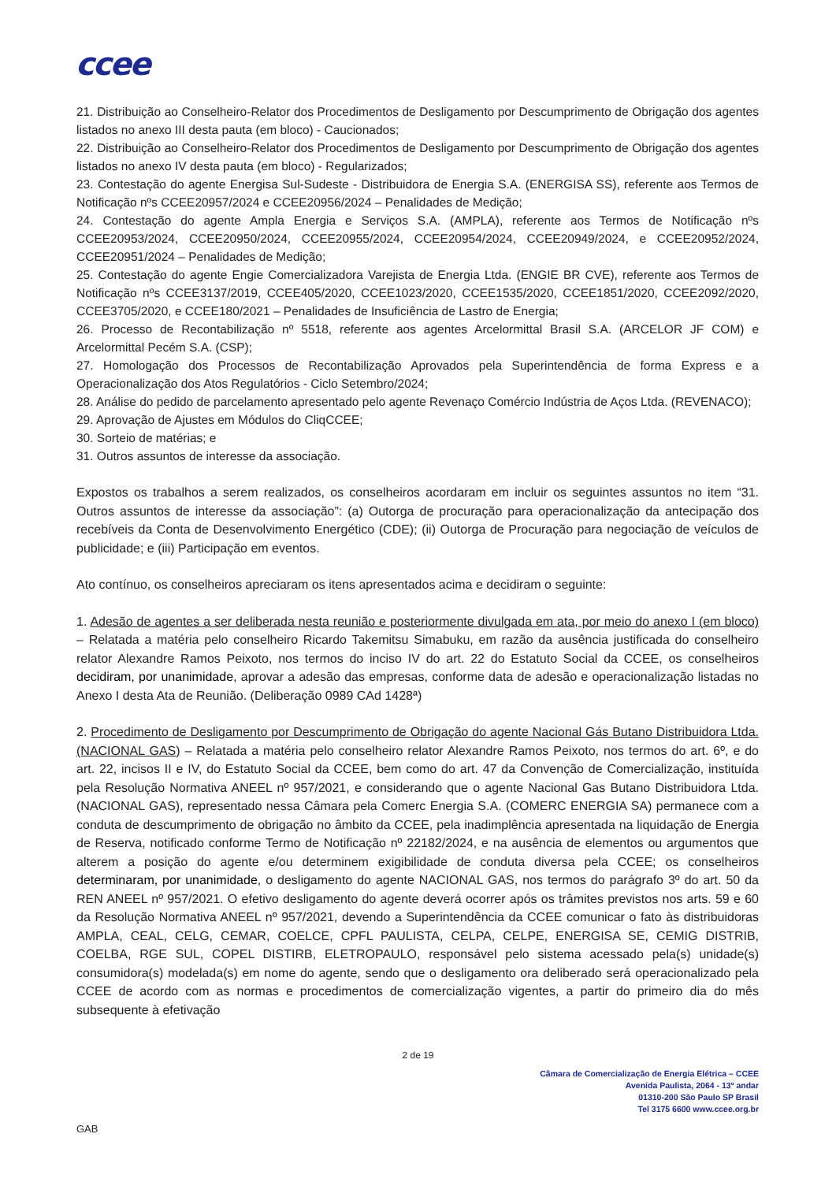ccee
21. Distribuição ao Conselheiro-Relator dos Procedimentos de Desligamento por Descumprimento de Obrigação dos agentes listados no anexo III desta pauta (em bloco) - Caucionados;
22. Distribuição ao Conselheiro-Relator dos Procedimentos de Desligamento por Descumprimento de Obrigação dos agentes listados no anexo IV desta pauta (em bloco) - Regularizados;
23. Contestação do agente Energisa Sul-Sudeste - Distribuidora de Energia S.A. (ENERGISA SS), referente aos Termos de Notificação nºs CCEE20957/2024 e CCEE20956/2024 – Penalidades de Medição;
24. Contestação do agente Ampla Energia e Serviços S.A. (AMPLA), referente aos Termos de Notificação nºs CCEE20953/2024, CCEE20950/2024, CCEE20955/2024, CCEE20954/2024, CCEE20949/2024, e CCEE20952/2024, CCEE20951/2024 – Penalidades de Medição;
25. Contestação do agente Engie Comercializadora Varejista de Energia Ltda. (ENGIE BR CVE), referente aos Termos de Notificação nºs CCEE3137/2019, CCEE405/2020, CCEE1023/2020, CCEE1535/2020, CCEE1851/2020, CCEE2092/2020, CCEE3705/2020, e CCEE180/2021 – Penalidades de Insuficiência de Lastro de Energia;
26. Processo de Recontabilização nº 5518, referente aos agentes Arcelormittal Brasil S.A. (ARCELOR JF COM) e Arcelormittal Pecém S.A. (CSP);
27. Homologação dos Processos de Recontabilização Aprovados pela Superintendência de forma Express e a Operacionalização dos Atos Regulatórios - Ciclo Setembro/2024;
28. Análise do pedido de parcelamento apresentado pelo agente Revenaço Comércio Indústria de Aços Ltda. (REVENACO);
29. Aprovação de Ajustes em Módulos do CliqCCEE;
30. Sorteio de matérias; e
31. Outros assuntos de interesse da associação.
Expostos os trabalhos a serem realizados, os conselheiros acordaram em incluir os seguintes assuntos no item “31. Outros assuntos de interesse da associação”: (a) Outorga de procuração para operacionalização da antecipação dos recebíveis da Conta de Desenvolvimento Energético (CDE); (ii) Outorga de Procuração para negociação de veículos de publicidade; e (iii) Participação em eventos.
Ato contínuo, os conselheiros apreciaram os itens apresentados acima e decidiram o seguinte:
1. Adesão de agentes a ser deliberada nesta reunião e posteriormente divulgada em ata, por meio do anexo I (em bloco) – Relatada a matéria pelo conselheiro Ricardo Takemitsu Simabuku, em razão da ausência justificada do conselheiro relator Alexandre Ramos Peixoto, nos termos do inciso IV do art. 22 do Estatuto Social da CCEE, os conselheiros decidiram, por unanimidade, aprovar a adesão das empresas, conforme data de adesão e operacionalização listadas no Anexo I desta Ata de Reunião. (Deliberação 0989 CAd 1428ª)
2. Procedimento de Desligamento por Descumprimento de Obrigação do agente Nacional Gás Butano Distribuidora Ltda. (NACIONAL GAS) – Relatada a matéria pelo conselheiro relator Alexandre Ramos Peixoto, nos termos do art. 6º, e do art. 22, incisos II e IV, do Estatuto Social da CCEE, bem como do art. 47 da Convenção de Comercialização, instituída pela Resolução Normativa ANEEL nº 957/2021, e considerando que o agente Nacional Gas Butano Distribuidora Ltda. (NACIONAL GAS), representado nessa Câmara pela Comerc Energia S.A. (COMERC ENERGIA SA) permanece com a conduta de descumprimento de obrigação no âmbito da CCEE, pela inadimplência apresentada na liquidação de Energia de Reserva, notificado conforme Termo de Notificação nº 22182/2024, e na ausência de elementos ou argumentos que alterem a posição do agente e/ou determinem exigibilidade de conduta diversa pela CCEE; os conselheiros determinaram, por unanimidade, o desligamento do agente NACIONAL GAS, nos termos do parágrafo 3º do art. 50 da REN ANEEL nº 957/2021. O efetivo desligamento do agente deverá ocorrer após os trâmites previstos nos arts. 59 e 60 da Resolução Normativa ANEEL nº 957/2021, devendo a Superintendência da CCEE comunicar o fato às distribuidoras AMPLA, CEAL, CELG, CEMAR, COELCE, CPFL PAULISTA, CELPA, CELPE, ENERGISA SE, CEMIG DISTRIB, COELBA, RGE SUL, COPEL DISTIRB, ELETROPAULO, responsável pelo sistema acessado pela(s) unidade(s) consumidora(s) modelada(s) em nome do agente, sendo que o desligamento ora deliberado será operacionalizado pela CCEE de acordo com as normas e procedimentos de comercialização vigentes, a partir do primeiro dia do mês subsequente à efetivação
2 de 19
Câmara de Comercialização de Energia Elétrica – CCEE
Avenida Paulista, 2064 - 13º andar
01310-200 São Paulo SP Brasil
Tel 3175 6600 www.ccee.org.br
GAB